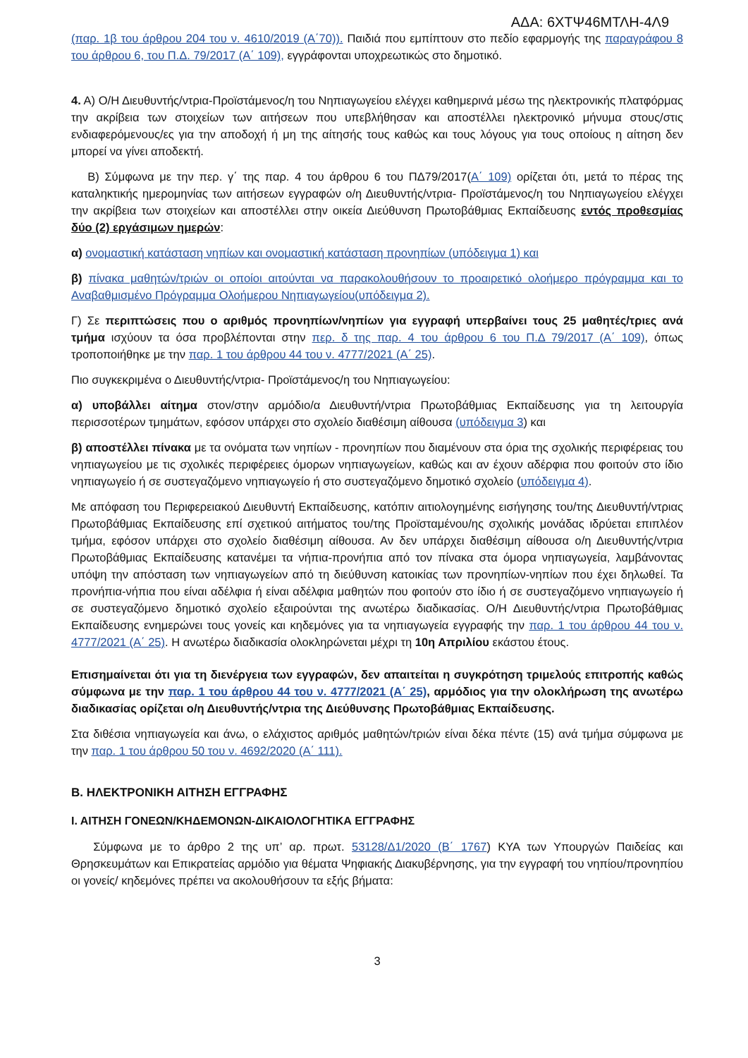ΑΔΑ: 6ΧΤΨ46ΜΤΛΗ-4Λ9
(παρ. 1β του άρθρου 204 του ν. 4610/2019 (Α΄70)). Παιδιά που εμπίπτουν στο πεδίο εφαρμογής της παραγράφου 8 του άρθρου 6, του Π.Δ. 79/2017 (Α΄ 109), εγγράφονται υποχρεωτικώς στο δημοτικό.
4. Α) Ο/Η Διευθυντής/ντρια-Προϊστάμενος/η του Νηπιαγωγείου ελέγχει καθημερινά μέσω της ηλεκτρονικής πλατφόρμας την ακρίβεια των στοιχείων των αιτήσεων που υπεβλήθησαν και αποστέλλει ηλεκτρονικό μήνυμα στους/στις ενδιαφερόμενους/ες για την αποδοχή ή μη της αίτησής τους καθώς και τους λόγους για τους οποίους η αίτηση δεν μπορεί να γίνει αποδεκτή.
Β) Σύμφωνα με την περ. γ΄ της παρ. 4 του άρθρου 6 του ΠΔ79/2017(Α΄ 109) ορίζεται ότι, μετά το πέρας της καταληκτικής ημερομηνίας των αιτήσεων εγγραφών ο/η Διευθυντής/ντρια- Προϊστάμενος/η του Νηπιαγωγείου ελέγχει την ακρίβεια των στοιχείων και αποστέλλει στην οικεία Διεύθυνση Πρωτοβάθμιας Εκπαίδευσης εντός προθεσμίας δύο (2) εργάσιμων ημερών:
α) ονομαστική κατάσταση νηπίων και ονομαστική κατάσταση προνηπίων (υπόδειγμα 1) και
β) πίνακα μαθητών/τριών οι οποίοι αιτούνται να παρακολουθήσουν το προαιρετικό ολοήμερο πρόγραμμα και το Αναβαθμισμένο Πρόγραμμα Ολοήμερου Νηπιαγωγείου(υπόδειγμα 2).
Γ) Σε περιπτώσεις που ο αριθμός προνηπίων/νηπίων για εγγραφή υπερβαίνει τους 25 μαθητές/τριες ανά τμήμα ισχύουν τα όσα προβλέπονται στην περ. δ της παρ. 4 του άρθρου 6 του Π.Δ 79/2017 (Α΄ 109), όπως τροποποιήθηκε με την παρ. 1 του άρθρου 44 του ν. 4777/2021 (Α΄ 25).
Πιο συγκεκριμένα ο Διευθυντής/ντρια- Προϊστάμενος/η του Νηπιαγωγείου:
α) υποβάλλει αίτημα στον/στην αρμόδιο/α Διευθυντή/ντρια Πρωτοβάθμιας Εκπαίδευσης για τη λειτουργία περισσοτέρων τμημάτων, εφόσον υπάρχει στο σχολείο διαθέσιμη αίθουσα (υπόδειγμα 3) και
β) αποστέλλει πίνακα με τα ονόματα των νηπίων - προνηπίων που διαμένουν στα όρια της σχολικής περιφέρειας του νηπιαγωγείου με τις σχολικές περιφέρειες όμορων νηπιαγωγείων, καθώς και αν έχουν αδέρφια που φοιτούν στο ίδιο νηπιαγωγείο ή σε συστεγαζόμενο νηπιαγωγείο ή στο συστεγαζόμενο δημοτικό σχολείο (υπόδειγμα 4).
Με απόφαση του Περιφερειακού Διευθυντή Εκπαίδευσης, κατόπιν αιτιολογημένης εισήγησης του/της Διευθυντή/ντριας Πρωτοβάθμιας Εκπαίδευσης επί σχετικού αιτήματος του/της Προϊσταμένου/ης σχολικής μονάδας ιδρύεται επιπλέον τμήμα, εφόσον υπάρχει στο σχολείο διαθέσιμη αίθουσα. Αν δεν υπάρχει διαθέσιμη αίθουσα ο/η Διευθυντής/ντρια Πρωτοβάθμιας Εκπαίδευσης κατανέμει τα νήπια-προνήπια από τον πίνακα στα όμορα νηπιαγωγεία, λαμβάνοντας υπόψη την απόσταση των νηπιαγωγείων από τη διεύθυνση κατοικίας των προνηπίων-νηπίων που έχει δηλωθεί. Τα προνήπια-νήπια που είναι αδέλφια ή είναι αδέλφια μαθητών που φοιτούν στο ίδιο ή σε συστεγαζόμενο νηπιαγωγείο ή σε συστεγαζόμενο δημοτικό σχολείο εξαιρούνται της ανωτέρω διαδικασίας. Ο/Η Διευθυντής/ντρια Πρωτοβάθμιας Εκπαίδευσης ενημερώνει τους γονείς και κηδεμόνες για τα νηπιαγωγεία εγγραφής την παρ. 1 του άρθρου 44 του ν. 4777/2021 (Α΄ 25). Η ανωτέρω διαδικασία ολοκληρώνεται μέχρι τη 10η Απριλίου εκάστου έτους.
Επισημαίνεται ότι για τη διενέργεια των εγγραφών, δεν απαιτείται η συγκρότηση τριμελούς επιτροπής καθώς σύμφωνα με την παρ. 1 του άρθρου 44 του ν. 4777/2021 (Α΄ 25), αρμόδιος για την ολοκλήρωση της ανωτέρω διαδικασίας ορίζεται ο/η Διευθυντής/ντρια της Διεύθυνσης Πρωτοβάθμιας Εκπαίδευσης.
Στα διθέσια νηπιαγωγεία και άνω, ο ελάχιστος αριθμός μαθητών/τριών είναι δέκα πέντε (15) ανά τμήμα σύμφωνα με την παρ. 1 του άρθρου 50 του ν. 4692/2020 (Α΄ 111).
Β. ΗΛΕΚΤΡΟΝΙΚΗ ΑΙΤΗΣΗ ΕΓΓΡΑΦΗΣ
Ι. ΑΙΤΗΣΗ ΓΟΝΕΩΝ/ΚΗΔΕΜΟΝΩΝ-ΔΙΚΑΙΟΛΟΓΗΤΙΚΑ ΕΓΓΡΑΦΗΣ
Σύμφωνα με το άρθρο 2 της υπ’ αρ. πρωτ. 53128/Δ1/2020 (Β΄ 1767) ΚΥΑ των Υπουργών Παιδείας και Θρησκευμάτων και Επικρατείας αρμόδιο για θέματα Ψηφιακής Διακυβέρνησης, για την εγγραφή του νηπίου/προνηπίου οι γονείς/ κηδεμόνες πρέπει να ακολουθήσουν τα εξής βήματα:
3